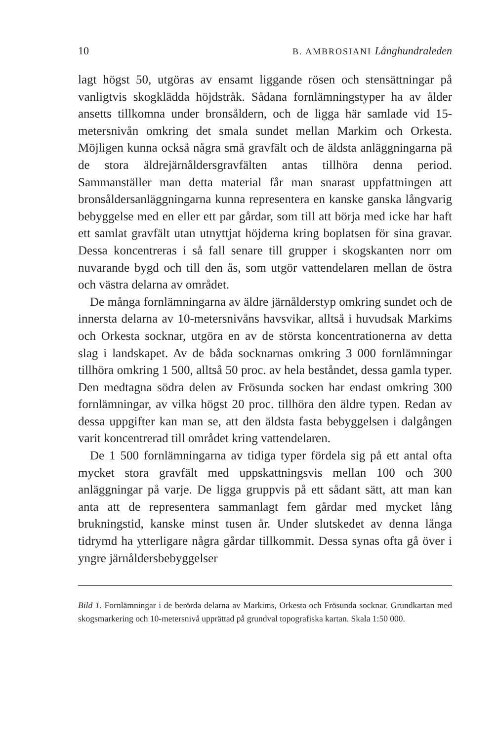10 B. AMBROSIANI Långhundraleden
lagt högst 50, utgöras av ensamt liggande rösen och stensättningar på vanligtvis skogklädda höjdstråk. Sådana fornlämningstyper ha av ålder ansetts tillkomna under bronsåldern, och de ligga här samlade vid 15-metersnivån omkring det smala sundet mellan Markim och Orkesta. Möjligen kunna också några små gravfält och de äldsta anläggningarna på de stora äldrejärnåldersgravfälten antas tillhöra denna period. Sammanställer man detta material får man snarast uppfattningen att bronsåldersanläggningarna kunna representera en kanske ganska långvarig bebyggelse med en eller ett par gårdar, som till att börja med icke har haft ett samlat gravfält utan utnyttjat höjderna kring boplatsen för sina gravar. Dessa koncentreras i så fall senare till grupper i skogskanten norr om nuvarande bygd och till den ås, som utgör vattendelaren mellan de östra och västra delarna av området.
De många fornlämningarna av äldre järnålderstyp omkring sundet och de innersta delarna av 10-metersnivåns havsvikar, alltså i huvudsak Markims och Orkesta socknar, utgöra en av de största koncentrationerna av detta slag i landskapet. Av de båda socknarnas omkring 3 000 fornlämningar tillhöra omkring 1 500, alltså 50 proc. av hela beståndet, dessa gamla typer. Den medtagna södra delen av Frösunda socken har endast omkring 300 fornlämningar, av vilka högst 20 proc. tillhöra den äldre typen. Redan av dessa uppgifter kan man se, att den äldsta fasta bebyggelsen i dalgången varit koncentrerad till området kring vattendelaren.
De 1 500 fornlämningarna av tidiga typer fördela sig på ett antal ofta mycket stora gravfält med uppskattningsvis mellan 100 och 300 anläggningar på varje. De ligga gruppvis på ett sådant sätt, att man kan anta att de representera sammanlagt fem gårdar med mycket lång brukningstid, kanske minst tusen år. Under slutskedet av denna långa tidrymd ha ytterligare några gårdar tillkommit. Dessa synas ofta gå över i yngre järnåldersbebyggelser
Bild 1. Fornlämningar i de berörda delarna av Markims, Orkesta och Frösunda socknar. Grundkartan med skogsmarkering och 10-metersnivå upprättad på grundval topografiska kartan. Skala 1:50 000.